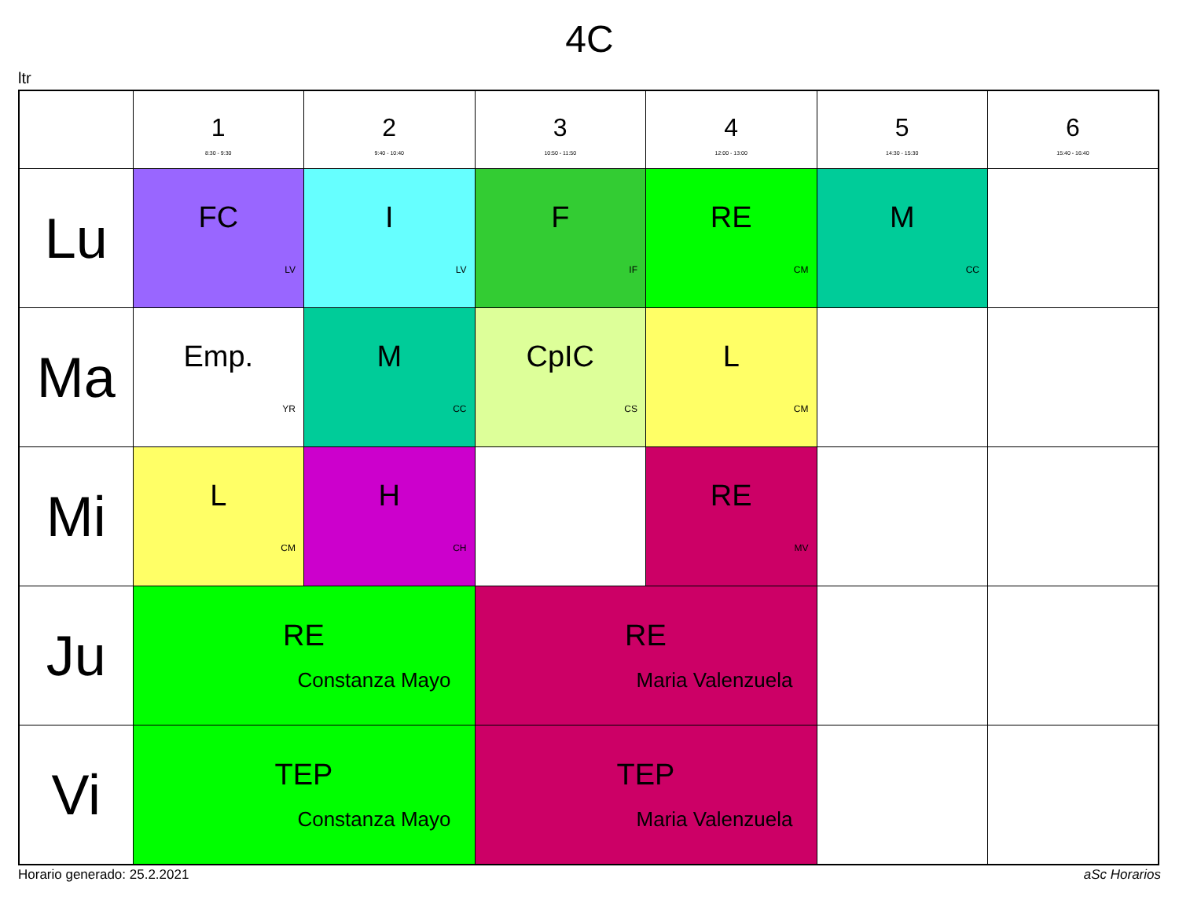4C
ltr
| | 1 8:30 - 9:30 | 2 9:40 - 10:40 | 3 10:50 - 11:50 | 4 12:00 - 13:00 | 5 14:30 - 15:30 | 6 15:40 - 16:40 |
| --- | --- | --- | --- | --- | --- | --- |
| Lu | FC LV | I LV | F IF | RE CM | M CC | |
| Ma | Emp. YR | M CC | CpIC CS | L CM | | |
| Mi | L CM | H CH | | RE MV | | |
| Ju | RE Constanza Mayo | | RE Maria Valenzuela | | | |
| Vi | TEP Constanza Mayo | | TEP Maria Valenzuela | | | |
Horario generado: 25.2.2021 aSc Horarios